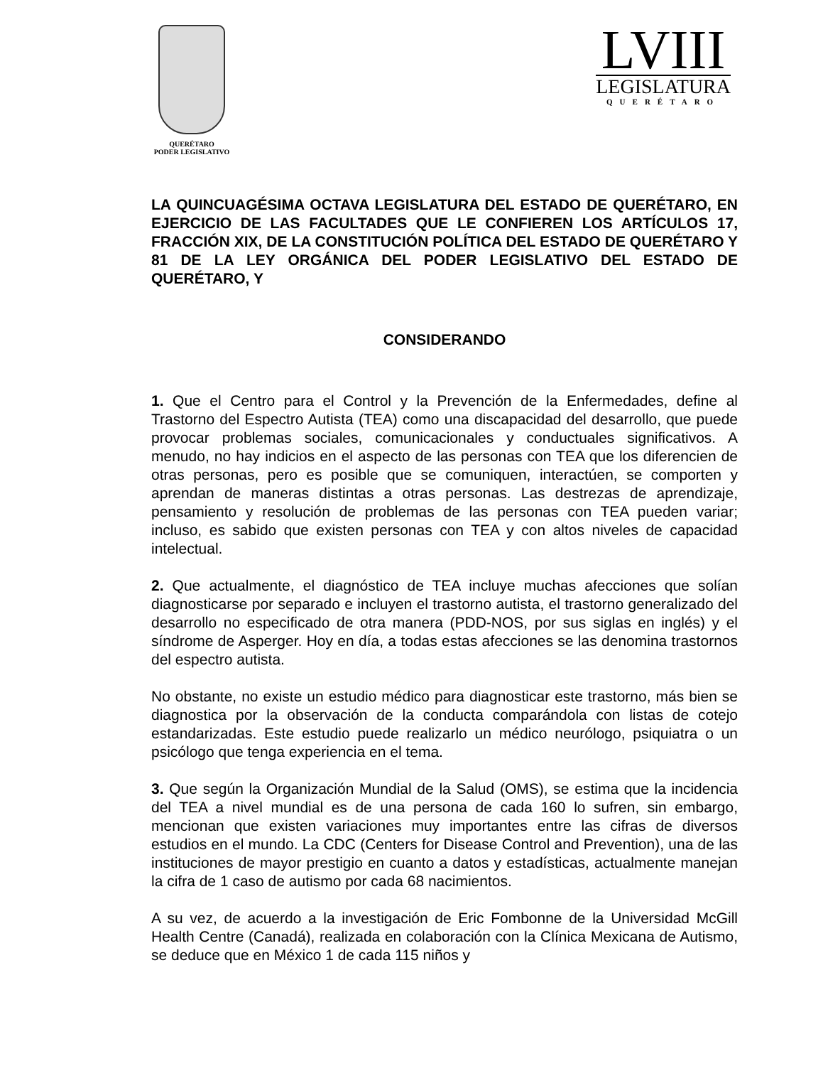QUERÉTARO
PODER LEGISLATIVO
LVIII
LEGISLATURA
QUERÉTARO
LA QUINCUAGÉSIMA OCTAVA LEGISLATURA DEL ESTADO DE QUERÉTARO, EN EJERCICIO DE LAS FACULTADES QUE LE CONFIEREN LOS ARTÍCULOS 17, FRACCIÓN XIX, DE LA CONSTITUCIÓN POLÍTICA DEL ESTADO DE QUERÉTARO Y 81 DE LA LEY ORGÁNICA DEL PODER LEGISLATIVO DEL ESTADO DE QUERÉTARO, Y
CONSIDERANDO
1. Que el Centro para el Control y la Prevención de la Enfermedades, define al Trastorno del Espectro Autista (TEA) como una discapacidad del desarrollo, que puede provocar problemas sociales, comunicacionales y conductuales significativos. A menudo, no hay indicios en el aspecto de las personas con TEA que los diferencien de otras personas, pero es posible que se comuniquen, interactúen, se comporten y aprendan de maneras distintas a otras personas. Las destrezas de aprendizaje, pensamiento y resolución de problemas de las personas con TEA pueden variar; incluso, es sabido que existen personas con TEA y con altos niveles de capacidad intelectual.
2. Que actualmente, el diagnóstico de TEA incluye muchas afecciones que solían diagnosticarse por separado e incluyen el trastorno autista, el trastorno generalizado del desarrollo no especificado de otra manera (PDD-NOS, por sus siglas en inglés) y el síndrome de Asperger. Hoy en día, a todas estas afecciones se las denomina trastornos del espectro autista.
No obstante, no existe un estudio médico para diagnosticar este trastorno, más bien se diagnostica por la observación de la conducta comparándola con listas de cotejo estandarizadas. Este estudio puede realizarlo un médico neurólogo, psiquiatra o un psicólogo que tenga experiencia en el tema.
3. Que según la Organización Mundial de la Salud (OMS), se estima que la incidencia del TEA a nivel mundial es de una persona de cada 160 lo sufren, sin embargo, mencionan que existen variaciones muy importantes entre las cifras de diversos estudios en el mundo. La CDC (Centers for Disease Control and Prevention), una de las instituciones de mayor prestigio en cuanto a datos y estadísticas, actualmente manejan la cifra de 1 caso de autismo por cada 68 nacimientos.
A su vez, de acuerdo a la investigación de Eric Fombonne de la Universidad McGill Health Centre (Canadá), realizada en colaboración con la Clínica Mexicana de Autismo, se deduce que en México 1 de cada 115 niños y